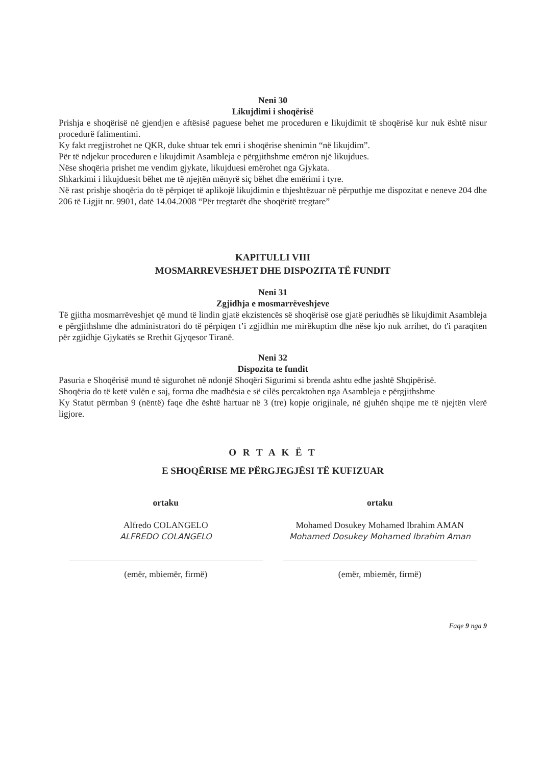Neni 30
Likujdimi i shoqërisë
Prishja e shoqërisë në gjendjen e aftësisë paguese behet me proceduren e likujdimit të shoqërisë kur nuk është nisur procedurë falimentimi.
Ky fakt rregjistrohet ne QKR, duke shtuar tek emri i shoqërise shenimin “në likujdim”.
Për të ndjekur proceduren e likujdimit Asambleja e përgjithshme emëron një likujdues.
Nëse shoqëria prishet me vendim gjykate, likujduesi emërohet nga Gjykata.
Shkarkimi i likujduesit bëhet me të njejtën mënyrë siç bëhet dhe emërimi i tyre.
Në rast prishje shoqëria do të përpiqet të aplikojë likujdimin e thjeshtëzuar në përputhje me dispozitat e neneve 204 dhe 206 të Ligjit nr. 9901, datë 14.04.2008 “Për tregtarët dhe shoqëritë tregtare”
KAPITULLI VIII
MOSMARREVESHJET DHE DISPOZITA TË FUNDIT
Neni 31
Zgjidhja e mosmarrëveshjeve
Të gjitha mosmarrëveshjet që mund të lindin gjatë ekzistencës së shoqërisë ose gjatë periudhës së likujdimit Asambleja e përgjithshme dhe administratori do të përpiqen t’i zgjidhin me mirëkuptim dhe nëse kjo nuk arrihet, do t'i paraqiten për zgjidhje Gjykatës se Rrethit Gjyqesor Tiranë.
Neni 32
Dispozita te fundit
Pasuria e Shoqërisë mund të sigurohet në ndonjë Shoqëri Sigurimi si brenda ashtu edhe jashtë Shqipërisë.
Shoqëria do të ketë vulën e saj, forma dhe madhësia e së cilës percaktohen nga Asambleja e përgjithshme
Ky Statut përmban 9 (nëntë) faqe dhe është hartuar në 3 (tre) kopje origjinale, në gjuhën shqipe me të njejtën vlerë ligjore.
O R T A K Ë T
E SHOQËRISE ME PËRGJEGJËSI TË KUFIZUAR
ortaku
Alfredo COLANGELO
ALFREDO COLANGELO
(emër, mbiemër, firmë)
ortaku
Mohamed Dosukey Mohamed Ibrahim AMAN
Mohamed Dosukey Mohamed Ibrahim Aman
(emër, mbiemër, firmë)
Faqe 9 nga 9